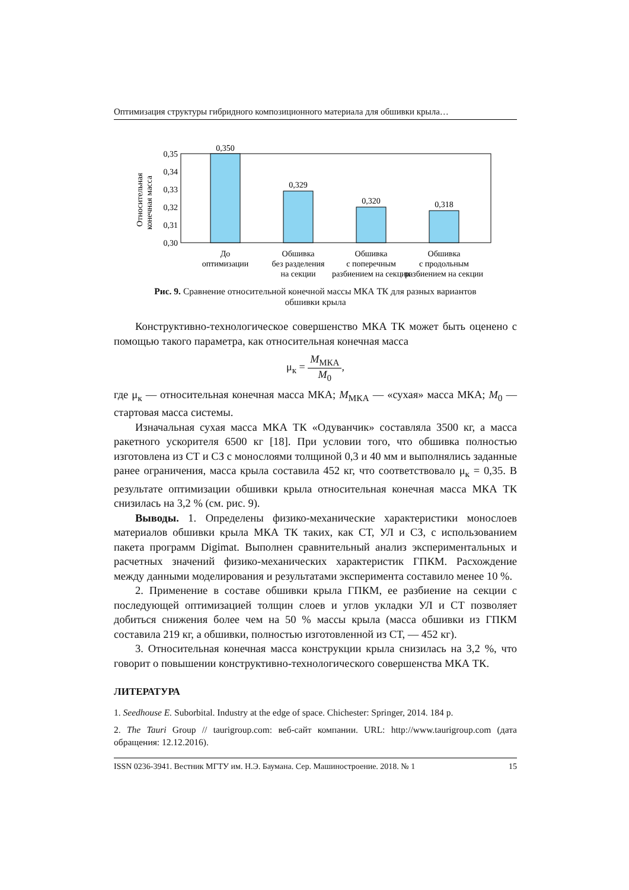Оптимизация структуры гибридного композиционного материала для обшивки крыла…
Относительная
конечная масса
0,35
0,34
0,33
0,32
0,31
0,30
0,350
0,329
0,320
0,318
До
оптимизации
Обшивка
без разделения
на секции
Обшивка
с поперечным
разбиением на секции
Обшивка
с продольным
разбиением на секции
Рис. 9. Сравнение относительной конечной массы МКА ТК для разных вариантов обшивки крыла
Конструктивно-технологическое совершенство МКА ТК может быть оценено с помощью такого параметра, как относительная конечная масса
μ<sub>к</sub> = M<sub>МКА</sub> M<sub>0</sub>,
где μ<sub>к</sub> — относительная конечная масса МКА; M<sub>МКА</sub> — «сухая» масса МКА; M<sub>0</sub> — стартовая масса системы.
Изначальная сухая масса МКА ТК «Одуванчик» составляла 3500 кг, а масса ракетного ускорителя 6500 кг [18]. При условии того, что обшивка полностью изготовлена из СТ и СЗ с монослоями толщиной 0,3 и 40 мм и выполнялись заданные ранее ограничения, масса крыла составила 452 кг, что соответствовало μ<sub>к</sub> = 0,35. В результате оптимизации обшивки крыла относительная конечная масса МКА ТК снизилась на 3,2 % (см. рис. 9).
Выводы. 1. Определены физико-механические характеристики монослоев материалов обшивки крыла МКА ТК таких, как СТ, УЛ и СЗ, с использованием пакета программ Digimat. Выполнен сравнительный анализ экспериментальных и расчетных значений физико-механических характеристик ГПКМ. Расхождение между данными моделирования и результатами эксперимента составило менее 10 %.
2. Применение в составе обшивки крыла ГПКМ, ее разбиение на секции с последующей оптимизацией толщин слоев и углов укладки УЛ и СТ позволяет добиться снижения более чем на 50 % массы крыла (масса обшивки из ГПКМ составила 219 кг, а обшивки, полностью изготовленной из СТ, — 452 кг).
3. Относительная конечная масса конструкции крыла снизилась на 3,2 %, что говорит о повышении конструктивно-технологического совершенства МКА ТК.
ЛИТЕРАТУРА
1. Seedhouse E. Suborbital. Industry at the edge of space. Chichester: Springer, 2014. 184 p.
2. The Tauri Group // taurigroup.com: веб-сайт компании. URL: http://www.taurigroup.com (дата обращения: 12.12.2016).
ISSN 0236-3941. Вестник МГТУ им. Н.Э. Баумана. Сер. Машиностроение. 2018. № 1 15